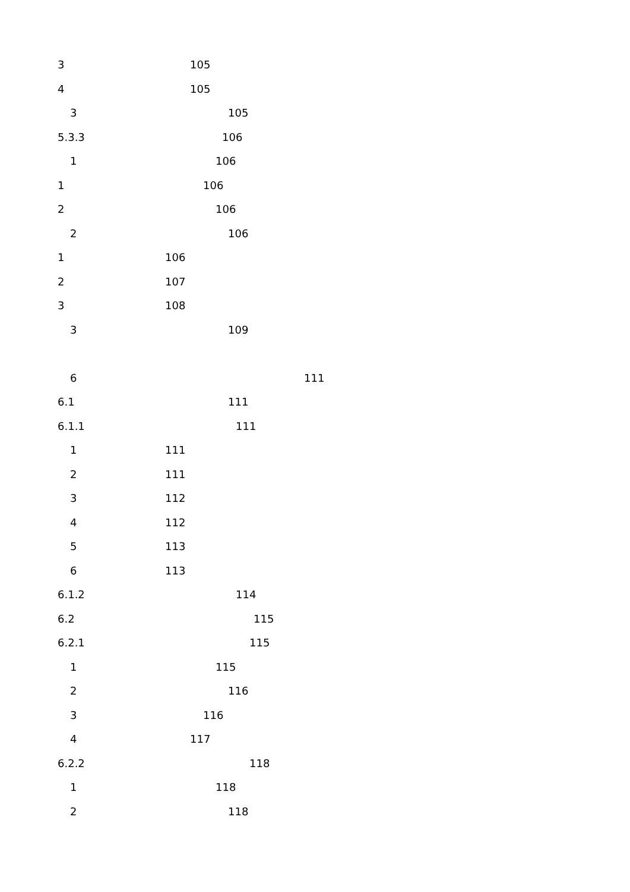3 105
4 105
3 105
5.3.3 106
1 106
1 106
2 106
2 106
1 106
2 107
3 108
3 109
6 111
6.1 111
6.1.1 111
1 111
2 111
3 112
4 112
5 113
6 113
6.1.2 114
6.2 115
6.2.1 115
1 115
2 116
3 116
4 117
6.2.2 118
1 118
2 118